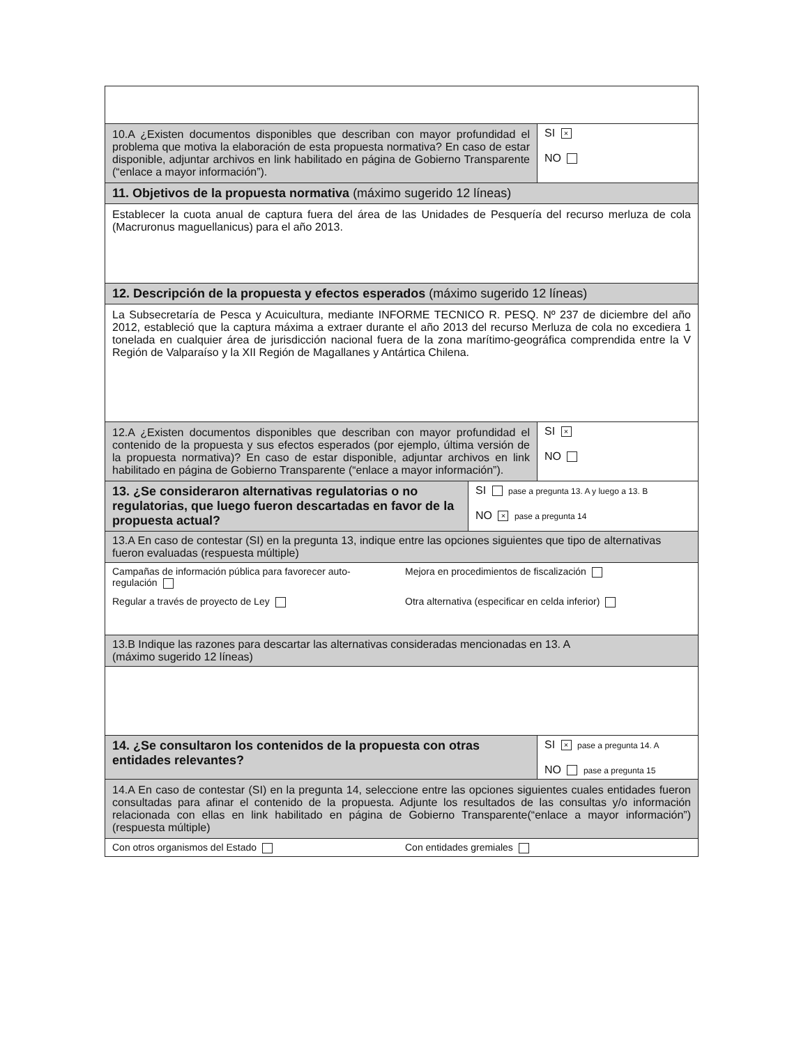| 10.A ¿Existen documentos disponibles que describan con mayor profundidad el problema que motiva la elaboración de esta propuesta normativa? En caso de estar disponible, adjuntar archivos en link habilitado en página de Gobierno Transparente (“enlace a mayor información”). | | SI × NO |
| 11. Objetivos de la propuesta normativa (máximo sugerido 12 líneas) | | |
| Establecer la cuota anual de captura fuera del área de las Unidades de Pesquería del recurso merluza de cola (Macruronus maguellanicus) para el año 2013. | | |
| 12. Descripción de la propuesta y efectos esperados (máximo sugerido 12 líneas) | | |
| La Subsecretaría de Pesca y Acuicultura, mediante INFORME TECNICO R. PESQ. Nº 237 de diciembre del año 2012, estableció que la captura máxima a extraer durante el año 2013 del recurso Merluza de cola no excediera 1 tonelada en cualquier área de jurisdicción nacional fuera de la zona marítimo-geográfica comprendida entre la V Región de Valparaíso y la XII Región de Magallanes y Antártica Chilena. | | |
| 12.A ¿Existen documentos disponibles que describan con mayor profundidad el contenido de la propuesta y sus efectos esperados (por ejemplo, última versión de la propuesta normativa)? En caso de estar disponible, adjuntar archivos en link habilitado en página de Gobierno Transparente (“enlace a mayor información”). | | SI × NO |
| 13. ¿Se consideraron alternativas regulatorias o no regulatorias, que luego fueron descartadas en favor de la propuesta actual? | SI pase a pregunta 13. A y luego a 13. B NO × pase a pregunta 14 | |
| 13.A En caso de contestar (SI) en la pregunta 13, indique entre las opciones siguientes que tipo de alternativas fueron evaluadas (respuesta múltiple) | | |
| Campañas de información pública para favorecer auto-regulación Mejora en procedimientos de fiscalización Regular a través de proyecto de Ley Otra alternativa (especificar en celda inferior) | | |
| 13.B Indique las razones para descartar las alternativas consideradas mencionadas en 13. A (máximo sugerido 12 líneas) | | |
| 14. ¿Se consultaron los contenidos de la propuesta con otras entidades relevantes? | | SI × pase a pregunta 14. A NO pase a pregunta 15 |
| 14.A En caso de contestar (SI) en la pregunta 14, seleccione entre las opciones siguientes cuales entidades fueron consultadas para afinar el contenido de la propuesta. Adjunte los resultados de las consultas y/o información relacionada con ellas en link habilitado en página de Gobierno Transparente(“enlace a mayor información”) (respuesta múltiple) | | |
| Con otros organismos del Estado Con entidades gremiales | | |